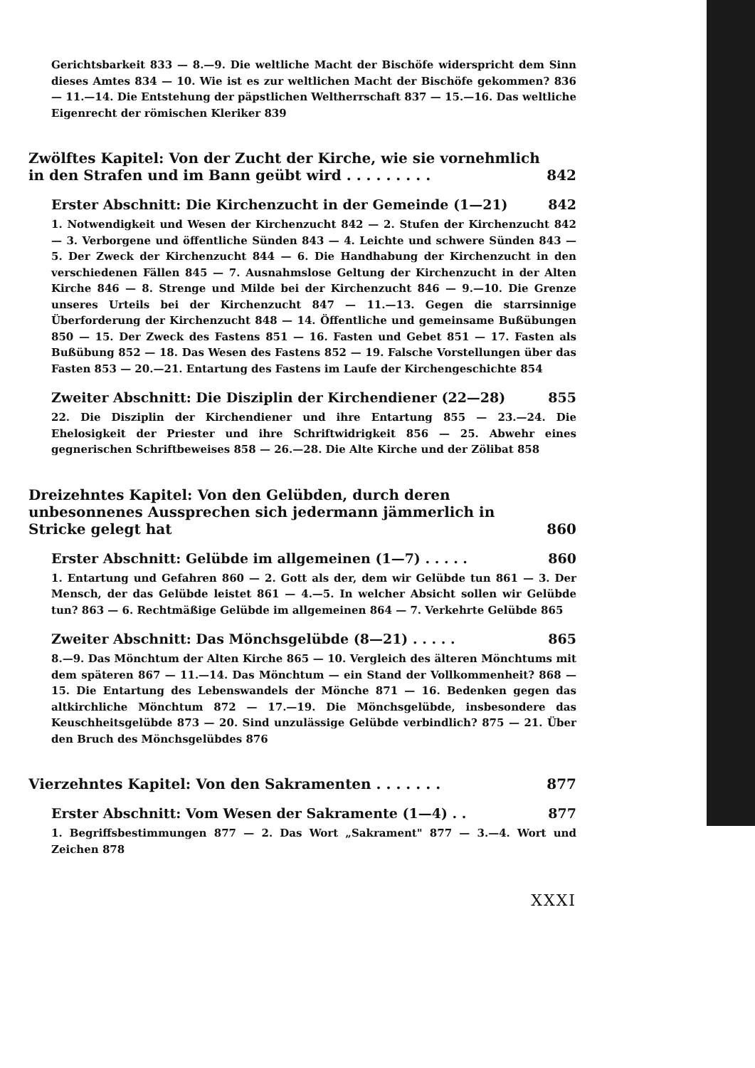Gerichtsbarkeit 833 — 8.—9. Die weltliche Macht der Bischöfe widerspricht dem Sinn dieses Amtes 834 — 10. Wie ist es zur weltlichen Macht der Bischöfe gekommen? 836 — 11.—14. Die Entstehung der päpstlichen Weltherrschaft 837 — 15.—16. Das weltliche Eigenrecht der römischen Kleriker 839
Zwölftes Kapitel: Von der Zucht der Kirche, wie sie vornehmlich in den Strafen und im Bann geübt wird . . . . . . . . . 842
Erster Abschnitt: Die Kirchenzucht in der Gemeinde (1—21) 842
1. Notwendigkeit und Wesen der Kirchenzucht 842 — 2. Stufen der Kirchenzucht 842 — 3. Verborgene und öffentliche Sünden 843 — 4. Leichte und schwere Sünden 843 — 5. Der Zweck der Kirchenzucht 844 — 6. Die Handhabung der Kirchenzucht in den verschiedenen Fällen 845 — 7. Ausnahmslose Geltung der Kirchenzucht in der Alten Kirche 846 — 8. Strenge und Milde bei der Kirchenzucht 846 — 9.—10. Die Grenze unseres Urteils bei der Kirchenzucht 847 — 11.—13. Gegen die starrsinnige Überforderung der Kirchenzucht 848 — 14. Öffentliche und gemeinsame Bußübungen 850 — 15. Der Zweck des Fastens 851 — 16. Fasten und Gebet 851 — 17. Fasten als Bußübung 852 — 18. Das Wesen des Fastens 852 — 19. Falsche Vorstellungen über das Fasten 853 — 20.—21. Entartung des Fastens im Laufe der Kirchengeschichte 854
Zweiter Abschnitt: Die Disziplin der Kirchendiener (22—28) 855
22. Die Disziplin der Kirchendiener und ihre Entartung 855 — 23.—24. Die Ehelosigkeit der Priester und ihre Schriftwidrigkeit 856 — 25. Abwehr eines gegnerischen Schriftbeweises 858 — 26.—28. Die Alte Kirche und der Zölibat 858
Dreizehntes Kapitel: Von den Gelübden, durch deren unbesonnenes Aussprechen sich jedermann jämmerlich in Stricke gelegt hat 860
Erster Abschnitt: Gelübde im allgemeinen (1—7) . . . . . 860
1. Entartung und Gefahren 860 — 2. Gott als der, dem wir Gelübde tun 861 — 3. Der Mensch, der das Gelübde leistet 861 — 4.—5. In welcher Absicht sollen wir Gelübde tun? 863 — 6. Rechtmäßige Gelübde im allgemeinen 864 — 7. Verkehrte Gelübde 865
Zweiter Abschnitt: Das Mönchsgelübde (8—21) . . . . . 865
8.—9. Das Mönchtum der Alten Kirche 865 — 10. Vergleich des älteren Mönchtums mit dem späteren 867 — 11.—14. Das Mönchtum — ein Stand der Vollkommenheit? 868 — 15. Die Entartung des Lebenswandels der Mönche 871 — 16. Bedenken gegen das altkirchliche Mönchtum 872 — 17.—19. Die Mönchsgelübde, insbesondere das Keuschheitsgelübde 873 — 20. Sind unzulässige Gelübde verbindlich? 875 — 21. Über den Bruch des Mönchsgelübdes 876
Vierzehntes Kapitel: Von den Sakramenten . . . . . . . 877
Erster Abschnitt: Vom Wesen der Sakramente (1—4) . . 877
1. Begriffsbestimmungen 877 — 2. Das Wort „Sakrament" 877 — 3.—4. Wort und Zeichen 878
XXXI